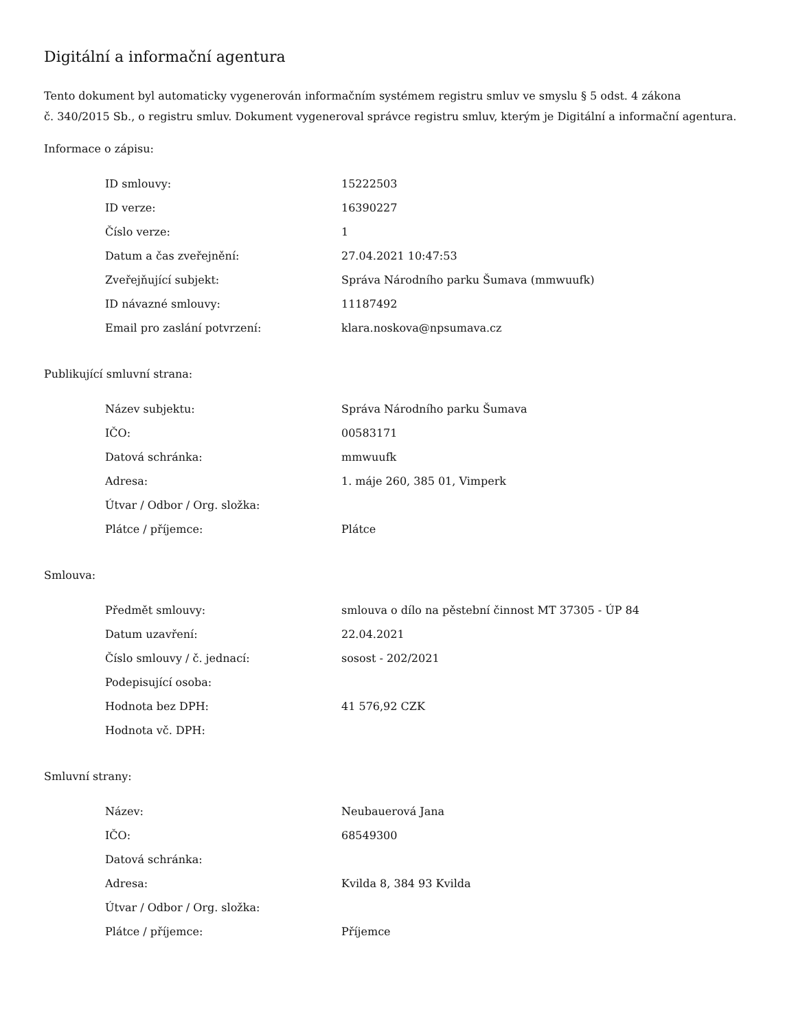Digitální a informační agentura
Tento dokument byl automaticky vygenerován informačním systémem registru smluv ve smyslu § 5 odst. 4 zákona
č. 340/2015 Sb., o registru smluv. Dokument vygeneroval správce registru smluv, kterým je Digitální a informační agentura.
Informace o zápisu:
| ID smlouvy: | 15222503 |
| ID verze: | 16390227 |
| Číslo verze: | 1 |
| Datum a čas zveřejnění: | 27.04.2021 10:47:53 |
| Zveřejňující subjekt: | Správa Národního parku Šumava (mmwuufk) |
| ID návazné smlouvy: | 11187492 |
| Email pro zaslání potvrzení: | klara.noskova@npsumava.cz |
Publikující smluvní strana:
| Název subjektu: | Správa Národního parku Šumava |
| IČO: | 00583171 |
| Datová schránka: | mmwuufk |
| Adresa: | 1. máje 260, 385 01, Vimperk |
| Útvar / Odbor / Org. složka: | |
| Plátce / příjemce: | Plátce |
Smlouva:
| Předmět smlouvy: | smlouva o dílo na pěstební činnost MT 37305 - ÚP 84 |
| Datum uzavření: | 22.04.2021 |
| Číslo smlouvy / č. jednací: | sosost - 202/2021 |
| Podepisující osoba: | |
| Hodnota bez DPH: | 41 576,92 CZK |
| Hodnota vč. DPH: | |
Smluvní strany:
| Název: | Neubauerová Jana |
| IČO: | 68549300 |
| Datová schránka: | |
| Adresa: | Kvilda 8, 384 93 Kvilda |
| Útvar / Odbor / Org. složka: | |
| Plátce / příjemce: | Příjemce |